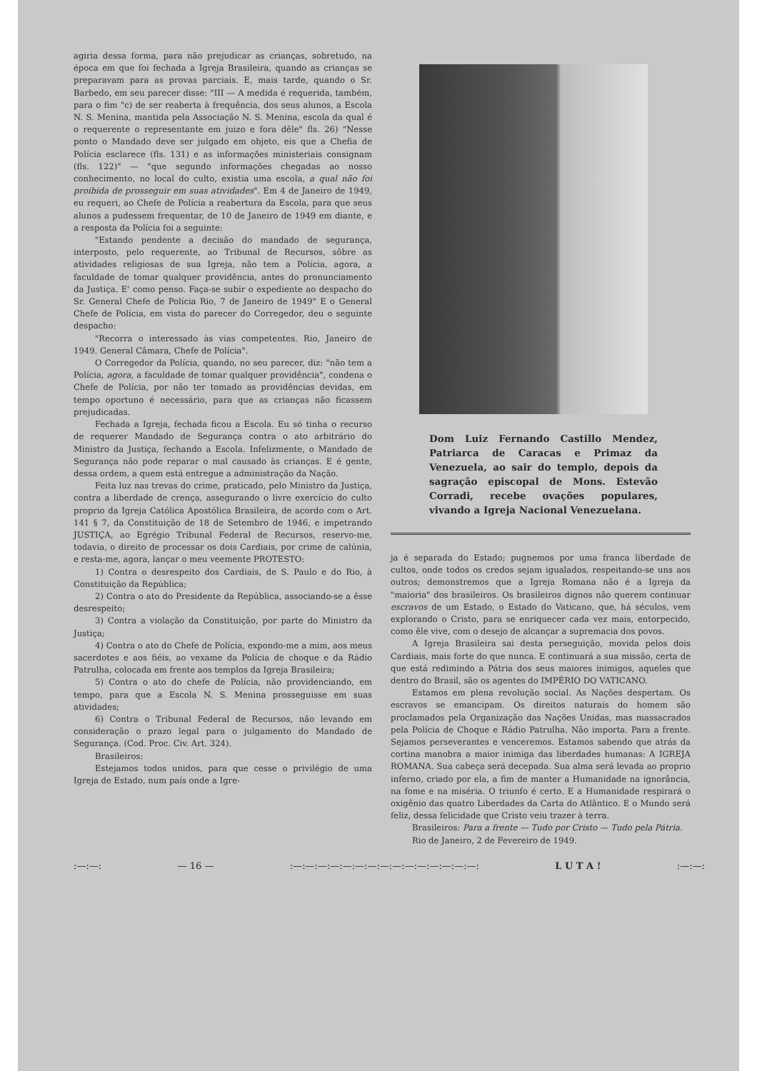agiria dessa forma, para não prejudicar as crianças, sobretudo, na época em que foi fechada a Igreja Brasileira, quando as crianças se preparavam para as provas parciais. E, mais tarde, quando o Sr. Barbedo, em seu parecer disse: "III — A medida é requerida, também, para o fim "c) de ser reaberta à frequência, dos seus alunos, a Escola N. S. Menina, mantida pela Associação N. S. Menina, escola da qual é o requerente o representante em juizo e fora dêle" fls. 26) "Nesse ponto o Mandado deve ser julgado em objeto, eis que a Chefia de Polícia esclarece (fls. 131) e as informações ministeriais consignam (fls. 122)" — "que segundo informações chegadas ao nosso conhecimento, no local do culto, existia uma escola, a qual não foi proibida de prosseguir em suas atividades". Em 4 de Janeiro de 1949, eu requeri, ao Chefe de Polícia a reabertura da Escola, para que seus alunos a pudessem frequentar, de 10 de Janeiro de 1949 em diante, e a resposta da Polícia foi a seguinte:
"Estando pendente a decisão do mandado de segurança, interposto, pelo requerente, ao Tribunal de Recursos, sôbre as atividades religiosas de sua Igreja, não tem a Polícia, agora, a faculdade de tomar qualquer providência, antes do pronunciamento da Justiça. E' como penso. Faça-se subir o expediente ao despacho do Sr. General Chefe de Polícia Rio, 7 de Janeiro de 1949" E o General Chefe de Polícia, em vista do parecer do Corregedor, deu o seguinte despacho:
"Recorra o interessado às vias competentes. Rio, Janeiro de 1949. General Câmara, Chefe de Polícia".
O Corregedor da Polícia, quando, no seu parecer, diz: "não tem a Polícia, agora, a faculdade de tomar qualquer providência", condena o Chefe de Polícia, por não ter tomado as providências devidas, em tempo oportuno é necessário, para que as crianças não ficassem prejudicadas.
Fechada a Igreja, fechada ficou a Escola. Eu só tinha o recurso de requerer Mandado de Segurança contra o ato arbitrário do Ministro da Justiça, fechando a Escola. Infelizmente, o Mandado de Segurança não pode reparar o mal causado às crianças. E é gente, dessa ordem, a quem está entregue a administração da Nação.
Feita luz nas trevas do crime, praticado, pelo Ministro da Justiça, contra a liberdade de crença, assegurando o livre exercício do culto proprio da Igreja Católica Apostólica Brasileira, de acordo com o Art. 141 § 7, da Constituição de 18 de Setembro de 1946, e impetrando JUSTIÇA, ao Egrégio Tribunal Federal de Recursos, reservo-me, todavia, o direito de processar os dois Cardiais, por crime de calúnia, e resta-me, agora, lançar o meu veemente PROTESTO:
1) Contra o desrespeito dos Cardiais, de S. Paulo e do Rio, à Constituição da República;
2) Contra o ato do Presidente da República, associando-se a êsse desrespeito;
3) Contra a violação da Constituição, por parte do Ministro da Justiça;
4) Contra o ato do Chefe de Polícia, expondo-me a mim, aos meus sacerdotes e aos fiéis, ao vexame da Polícia de choque e da Rádio Patrulha, colocada em frente aos templos da Igreja Brasileira;
5) Contra o ato do chefe de Polícia, não providenciando, em tempo, para que a Escola N. S. Menina prosseguisse em suas atividades;
6) Contra o Tribunal Federal de Recursos, não levando em consideração o prazo legal para o julgamento do Mandado de Segurança. (Cod. Proc. Civ. Art. 324).
Brasileiros:
Estejamos todos unidos, para que cesse o privilégio de uma Igreja de Estado, num país onde a Igre-
Dom Luiz Fernando Castillo Mendez, Patriarca de Caracas e Primaz da Venezuela, ao sair do templo, depois da sagração episcopal de Mons. Estevão Corradi, recebe ovações populares, vivando a Igreja Nacional Venezuelana.
ja é separada do Estado; pugnemos por uma franca liberdade de cultos, onde todos os credos sejam igualados, respeitando-se uns aos outros; demonstremos que a Igreja Romana não é a Igreja da "maioria" dos brasileiros. Os brasileiros dignos não querem continuar escravos de um Estado, o Estado do Vaticano, que, há séculos, vem explorando o Cristo, para se enriquecer cada vez mais, entorpecido, como êle vive, com o desejo de alcançar a supremacia dos povos.
A Igreja Brasileira sai desta perseguição, movida pelos dois Cardiais, mais forte do que nunca. E continuará a sua missão, certa de que está redimindo a Pátria dos seus maiores inimigos, aqueles que dentro do Brasil, são os agentes do IMPÉRIO DO VATICANO.
Estamos em plena revolução social. As Nações despertam. Os escravos se emancipam. Os direitos naturais do homem são proclamados pela Organização das Nações Unidas, mas massacrados pela Polícia de Choque e Rádio Patrulha. Não importa. Para a frente. Sejamos perseverantes e venceremos. Estamos sabendo que atrás da cortina manobra a maior inimiga das liberdades humanas: A IGREJA ROMANA. Sua cabeça será decepada. Sua alma será levada ao proprio inferno, criado por ela, a fim de manter a Humanidade na ignorância, na fome e na miséria. O triunfo é certo. E a Humanidade respirará o oxigênio das quatro Liberdades da Carta do Atlântico. E o Mundo será feliz, dessa felicidade que Cristo veiu trazer à terra.
Brasileiros: Para a frente — Tudo por Cristo — Tudo pela Pátria.
Rio de Janeiro, 2 de Fevereiro de 1949.
:—:—: — 16 — :—:—:—:—:—:—:—:—:—:—:—:—:—:—:—: L U T A ! :—:—: